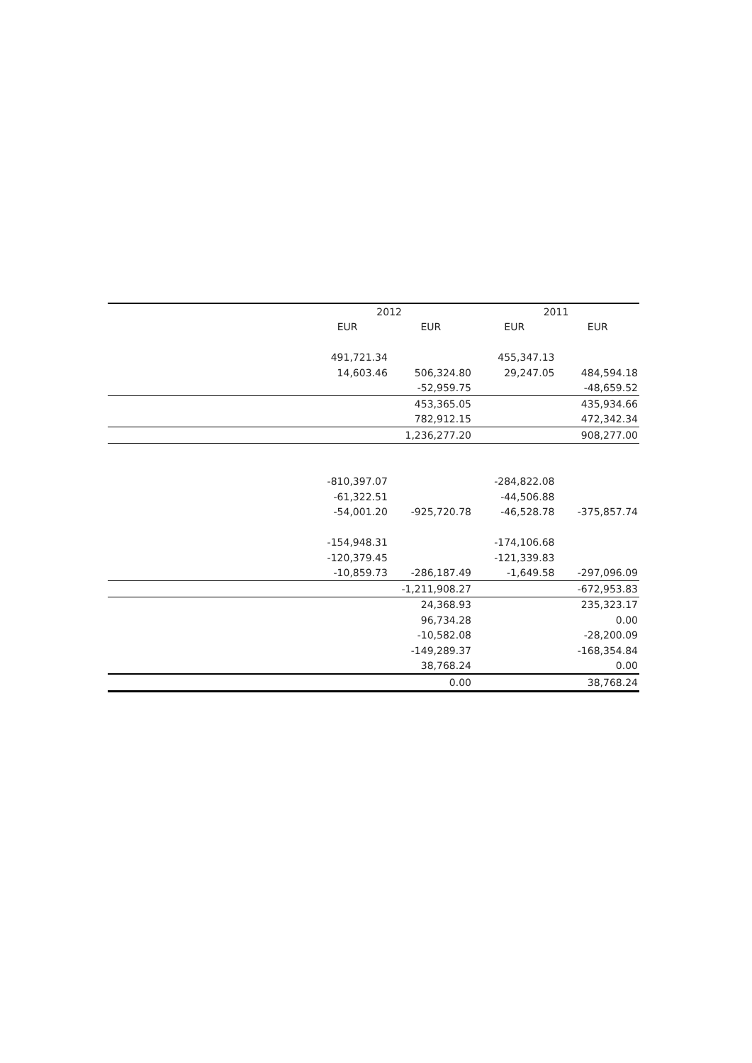| | 2012 | | 2011 | |
| --- | --- | --- | --- | --- |
| | EUR | EUR | EUR | EUR |
| | 491,721.34 | | 455,347.13 | |
| | 14,603.46 | 506,324.80 | 29,247.05 | 484,594.18 |
| | | -52,959.75 | | -48,659.52 |
| | | 453,365.05 | | 435,934.66 |
| | | 782,912.15 | | 472,342.34 |
| | | 1,236,277.20 | | 908,277.00 |
| | -810,397.07 | | -284,822.08 | |
| | -61,322.51 | | -44,506.88 | |
| | -54,001.20 | -925,720.78 | -46,528.78 | -375,857.74 |
| | -154,948.31 | | -174,106.68 | |
| | -120,379.45 | | -121,339.83 | |
| | -10,859.73 | -286,187.49 | -1,649.58 | -297,096.09 |
| | | -1,211,908.27 | | -672,953.83 |
| | | 24,368.93 | | 235,323.17 |
| | | 96,734.28 | | 0.00 |
| | | -10,582.08 | | -28,200.09 |
| | | -149,289.37 | | -168,354.84 |
| | | 38,768.24 | | 0.00 |
| | | 0.00 | | 38,768.24 |